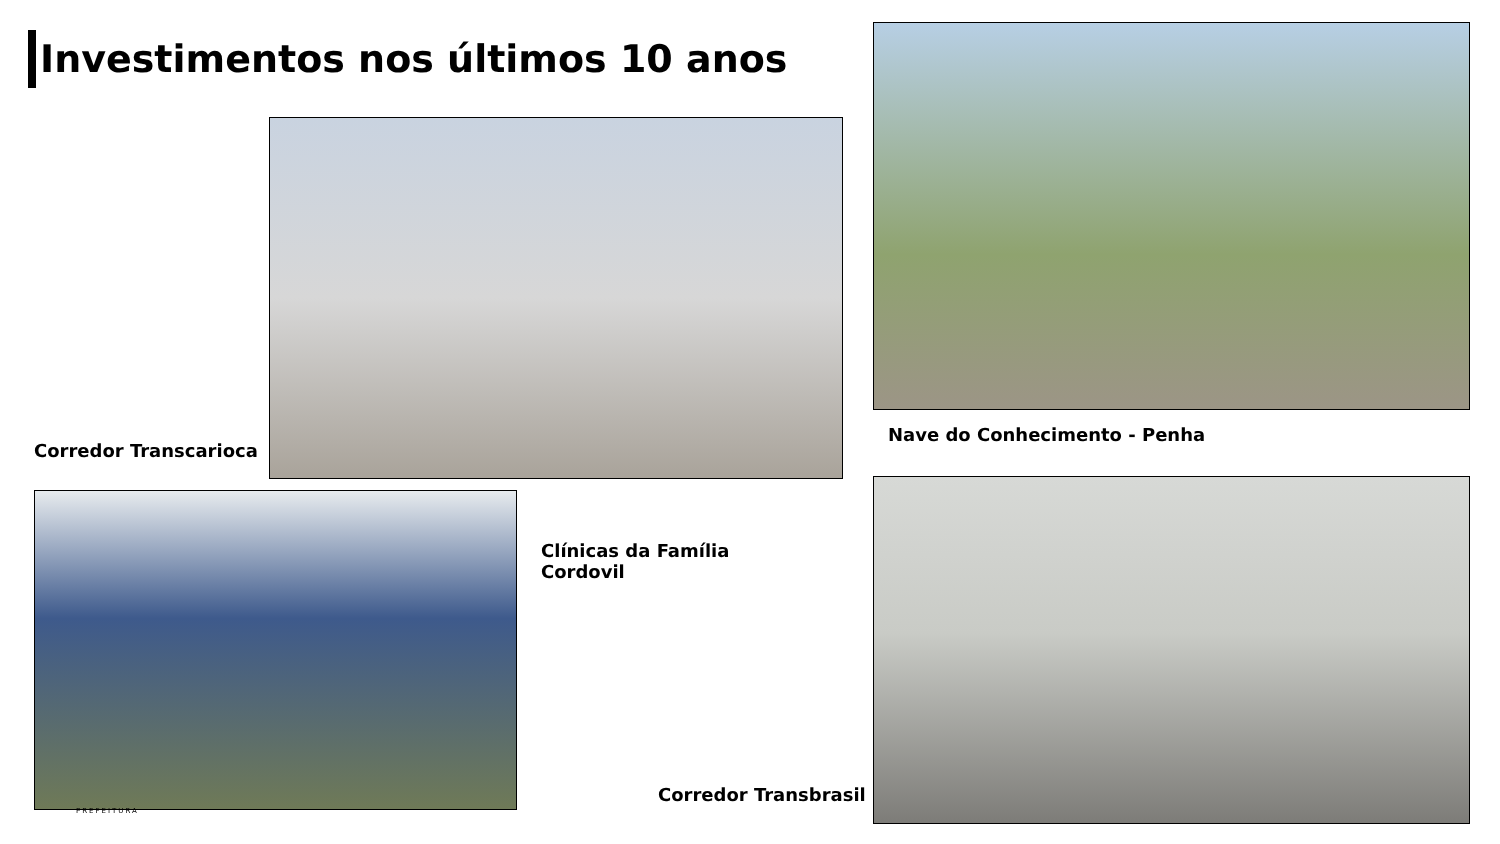Investimentos nos últimos 10 anos
Corredor Transcarioca
Nave do Conhecimento - Penha
Clínicas da Família
Cordovil
Corredor Transbrasil
PREFEITURA